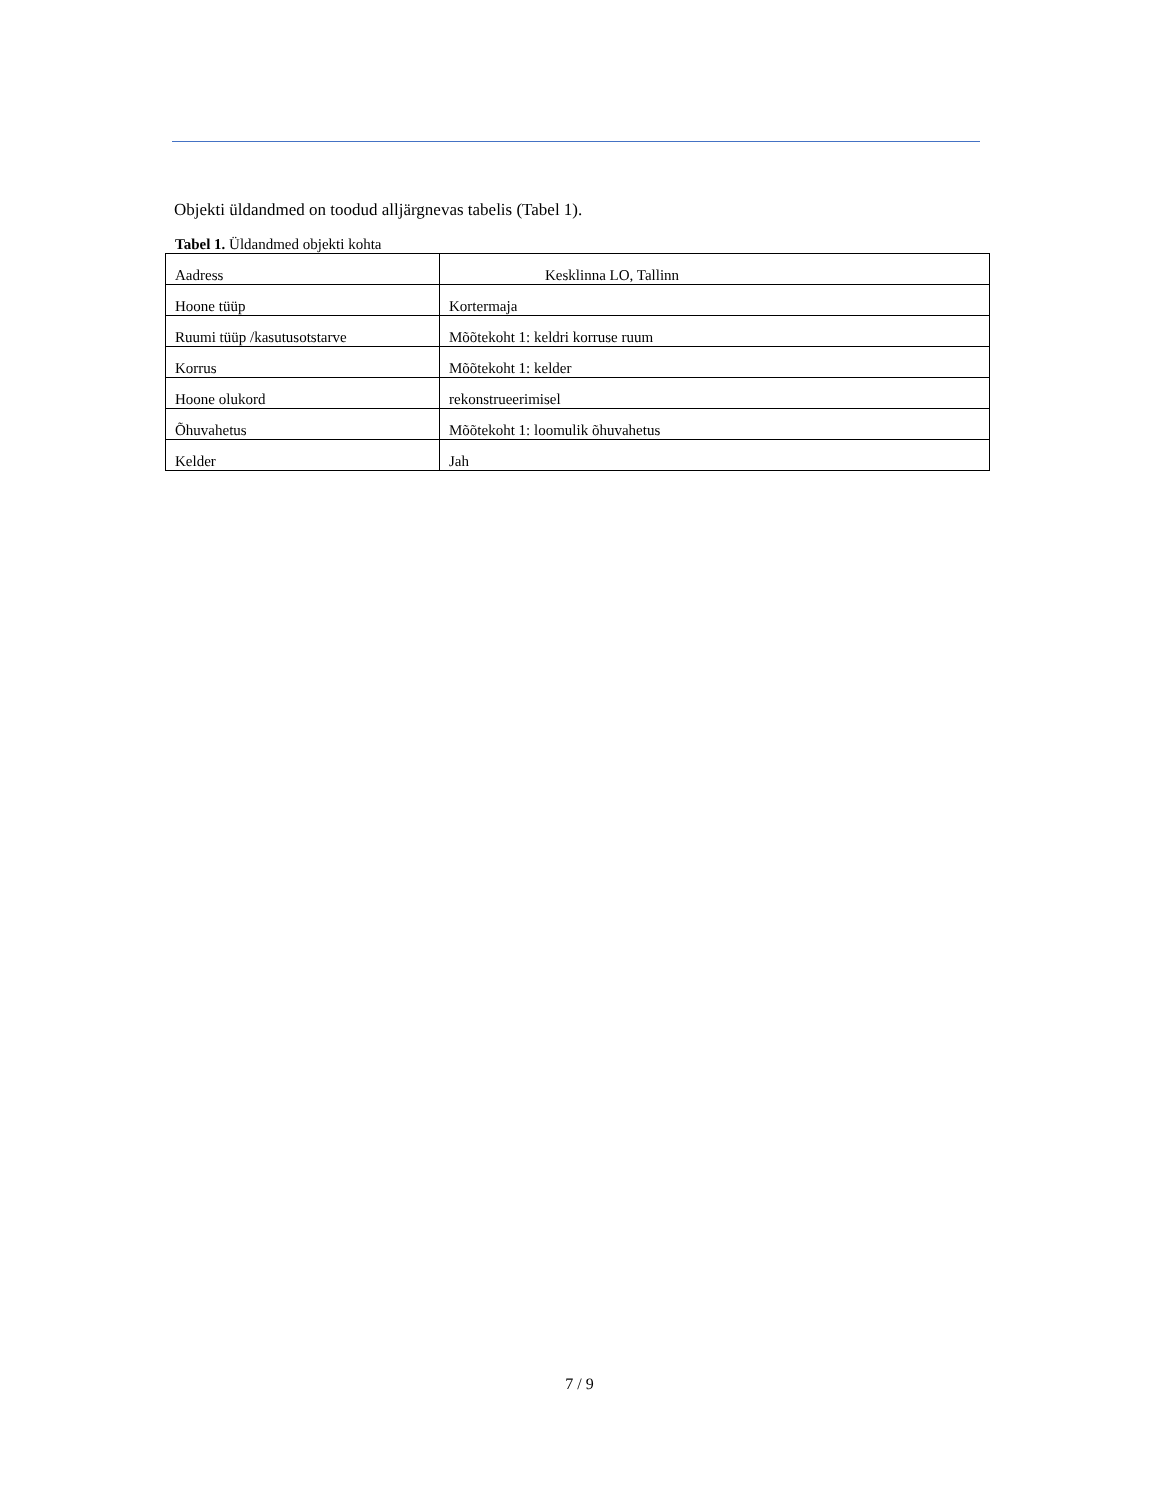Objekti üldandmed on toodud alljärgnevas tabelis (Tabel 1).
Tabel 1. Üldandmed objekti kohta
| Aadress | Kesklinna LO, Tallinn |
| Hoone tüüp | Kortermaja |
| Ruumi tüüp /kasutusotstarve | Mõõtekoht 1: keldri korruse ruum |
| Korrus | Mõõtekoht 1: kelder |
| Hoone olukord | rekonstrueerimisel |
| Õhuvahetus | Mõõtekoht 1: loomulik õhuvahetus |
| Kelder | Jah |
7 / 9